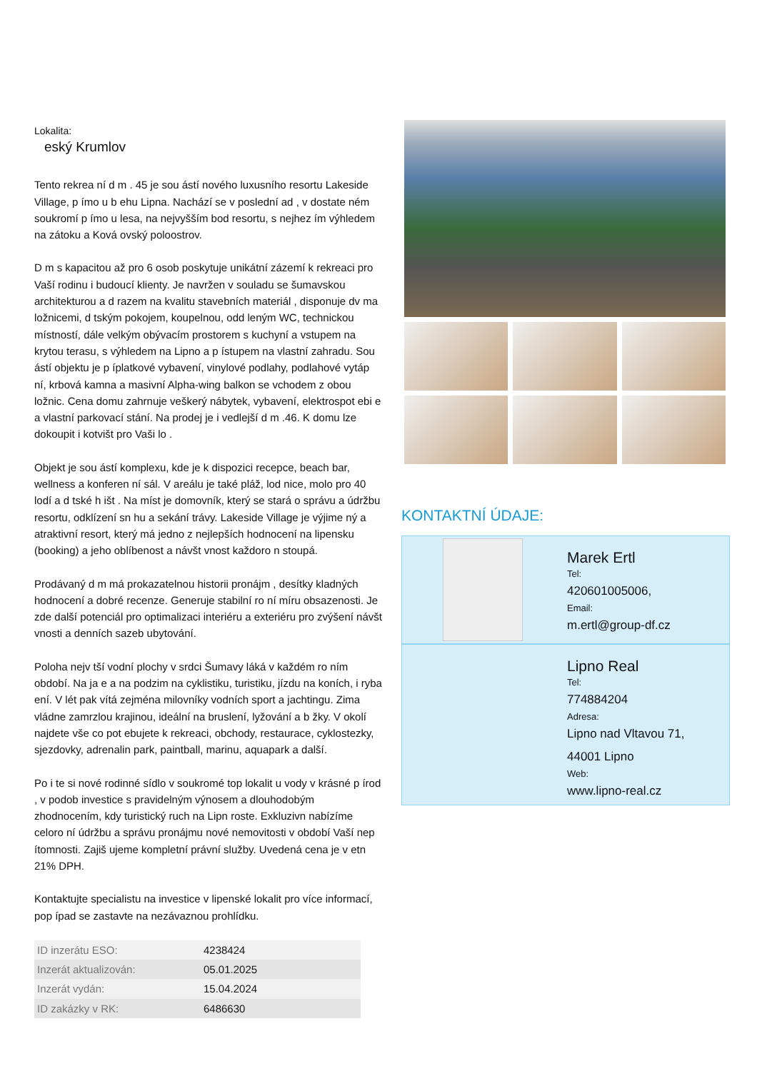Lokalita:
eský Krumlov
Tento rekrea ní d m . 45 je sou ástí nového luxusního resortu Lakeside Village, p ímo u b ehu Lipna. Nachází se v poslední ad , v dostate ném soukromí p ímo u lesa, na nejvyšším bod resortu, s nejhez ím výhledem na zátoku a Ková ovský poloostrov.
D m s kapacitou až pro 6 osob poskytuje unikátní zázemí k rekreaci pro Vaší rodinu i budoucí klienty. Je navržen v souladu se šumavskou architekturou a d razem na kvalitu stavebních materiál , disponuje dv ma ložnicemi, d tským pokojem, koupelnou, odd leným WC, technickou místností, dále velkým obývacím prostorem s kuchyní a vstupem na krytou terasu, s výhledem na Lipno a p ístupem na vlastní zahradu. Sou ástí objektu je p íplatkové vybavení, vinylové podlahy, podlahové vytáp ní, krbová kamna a masivní Alpha-wing balkon se vchodem z obou ložnic. Cena domu zahrnuje veškerý nábytek, vybavení, elektrospot ebi e a vlastní parkovací stání. Na prodej je i vedlejší d m .46. K domu lze dokoupit i kotvišt pro Vaši lo .
Objekt je sou ástí komplexu, kde je k dispozici recepce, beach bar, wellness a konferen ní sál. V areálu je také pláž, lod nice, molo pro 40 lodí a d tské h išt . Na míst je domovník, který se stará o správu a údržbu resortu, odklízení sn hu a sekání trávy. Lakeside Village je výjime ný a atraktivní resort, který má jedno z nejlepších hodnocení na lipensku (booking) a jeho oblíbenost a návšt vnost každoro n stoupá.
Prodávaný d m má prokazatelnou historii pronájm , desítky kladných hodnocení a dobré recenze. Generuje stabilní ro ní míru obsazenosti. Je zde další potenciál pro optimalizaci interiéru a exteriéru pro zvýšení návšt vnosti a denních sazeb ubytování.
Poloha nejv tší vodní plochy v srdci Šumavy láká v každém ro ním období. Na ja e a na podzim na cyklistiku, turistiku, jízdu na koních, i ryba ení. V lét pak vítá zejména milovníky vodních sport a jachtingu. Zima vládne zamrzlou krajinou, ideální na bruslení, lyžování a b žky. V okolí najdete vše co pot ebujete k rekreaci, obchody, restaurace, cyklostezky, sjezdovky, adrenalin park, paintball, marinu, aquapark a další.
Po i te si nové rodinné sídlo v soukromé top lokalit u vody v krásné p írod , v podob investice s pravidelným výnosem a dlouhodobým zhodnocením, kdy turistický ruch na Lipn roste. Exkluzivn nabízíme celoro ní údržbu a správu pronájmu nové nemovitosti v období Vaší nep ítomnosti. Zajiš ujeme kompletní právní služby. Uvedená cena je v etn 21% DPH.
Kontaktujte specialistu na investice v lipenské lokalit pro více informací, pop ípad se zastavte na nezávaznou prohlídku.
| ID inzerátu ESO: | 4238424 |
| Inzerát aktualizován: | 05.01.2025 |
| Inzerát vydán: | 15.04.2024 |
| ID zakázky v RK: | 6486630 |
KONTAKTNÍ ÚDAJE:
Marek Ertl
Tel:
420601005006,
Email:
m.ertl@group-df.cz
Lipno Real
Tel:
774884204
Adresa:
Lipno nad Vltavou 71,
44001 Lipno
Web:
www.lipno-real.cz